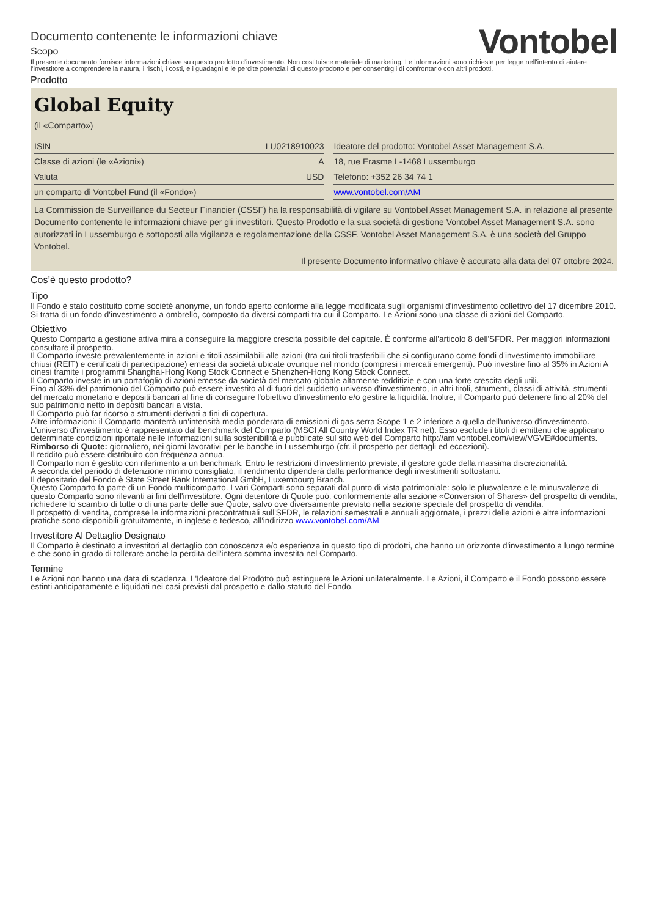Documento contenente le informazioni chiave
Scopo
Vontobel
Il presente documento fornisce informazioni chiave su questo prodotto d'investimento. Non costituisce materiale di marketing. Le informazioni sono richieste per legge nell'intento di aiutare l'investitore a comprendere la natura, i rischi, i costi, e i guadagni e le perdite potenziali di questo prodotto e per consentirgli di confrontarlo con altri prodotti.
Prodotto
Global Equity
(il «Comparto»)
| ISIN | LU0218910023 |
| Classe di azioni (le «Azioni») | A |
| Valuta | USD |
| un comparto di Vontobel Fund (il «Fondo») | |
| Ideatore del prodotto: Vontobel Asset Management S.A. |
| 18, rue Erasme L-1468 Lussemburgo |
| Telefono: +352 26 34 74 1 |
| www.vontobel.com/AM |
La Commission de Surveillance du Secteur Financier (CSSF) ha la responsabilità di vigilare su Vontobel Asset Management S.A. in relazione al presente Documento contenente le informazioni chiave per gli investitori. Questo Prodotto e la sua società di gestione Vontobel Asset Management S.A. sono autorizzati in Lussemburgo e sottoposti alla vigilanza e regolamentazione della CSSF. Vontobel Asset Management S.A. è una società del Gruppo Vontobel.
Il presente Documento informativo chiave è accurato alla data del 07 ottobre 2024.
Cos’è questo prodotto?
Tipo
Il Fondo è stato costituito come société anonyme, un fondo aperto conforme alla legge modificata sugli organismi d'investimento collettivo del 17 dicembre 2010. Si tratta di un fondo d'investimento a ombrello, composto da diversi comparti tra cui il Comparto. Le Azioni sono una classe di azioni del Comparto.
Obiettivo
Questo Comparto a gestione attiva mira a conseguire la maggiore crescita possibile del capitale. È conforme all'articolo 8 dell'SFDR. Per maggiori informazioni consultare il prospetto.
Il Comparto investe prevalentemente in azioni e titoli assimilabili alle azioni (tra cui titoli trasferibili che si configurano come fondi d'investimento immobiliare chiusi (REIT) e certificati di partecipazione) emessi da società ubicate ovunque nel mondo (compresi i mercati emergenti). Può investire fino al 35% in Azioni A cinesi tramite i programmi Shanghai-Hong Kong Stock Connect e Shenzhen-Hong Kong Stock Connect.
Il Comparto investe in un portafoglio di azioni emesse da società del mercato globale altamente redditizie e con una forte crescita degli utili.
Fino al 33% del patrimonio del Comparto può essere investito al di fuori del suddetto universo d'investimento, in altri titoli, strumenti, classi di attività, strumenti del mercato monetario e depositi bancari al fine di conseguire l'obiettivo d'investimento e/o gestire la liquidità. Inoltre, il Comparto può detenere fino al 20% del suo patrimonio netto in depositi bancari a vista.
Il Comparto può far ricorso a strumenti derivati a fini di copertura.
Altre informazioni: il Comparto manterrà un'intensità media ponderata di emissioni di gas serra Scope 1 e 2 inferiore a quella dell'universo d'investimento. L'universo d'investimento è rappresentato dal benchmark del Comparto (MSCI All Country World Index TR net). Esso esclude i titoli di emittenti che applicano determinate condizioni riportate nelle informazioni sulla sostenibilità e pubblicate sul sito web del Comparto http://am.vontobel.com/view/VGVE#documents.
Rimborso di Quote: giornaliero, nei giorni lavorativi per le banche in Lussemburgo (cfr. il prospetto per dettagli ed eccezioni).
Il reddito può essere distribuito con frequenza annua.
Il Comparto non è gestito con riferimento a un benchmark. Entro le restrizioni d'investimento previste, il gestore gode della massima discrezionalità.
A seconda del periodo di detenzione minimo consigliato, il rendimento dipenderà dalla performance degli investimenti sottostanti.
Il depositario del Fondo è State Street Bank International GmbH, Luxembourg Branch.
Questo Comparto fa parte di un Fondo multicomparto. I vari Comparti sono separati dal punto di vista patrimoniale: solo le plusvalenze e le minusvalenze di questo Comparto sono rilevanti ai fini dell'investitore. Ogni detentore di Quote può, conformemente alla sezione «Conversion of Shares» del prospetto di vendita, richiedere lo scambio di tutte o di una parte delle sue Quote, salvo ove diversamente previsto nella sezione speciale del prospetto di vendita.
Il prospetto di vendita, comprese le informazioni precontrattuali sull'SFDR, le relazioni semestrali e annuali aggiornate, i prezzi delle azioni e altre informazioni pratiche sono disponibili gratuitamente, in inglese e tedesco, all'indirizzo www.vontobel.com/AM
Investitore Al Dettaglio Designato
Il Comparto è destinato a investitori al dettaglio con conoscenza e/o esperienza in questo tipo di prodotti, che hanno un orizzonte d'investimento a lungo termine e che sono in grado di tollerare anche la perdita dell'intera somma investita nel Comparto.
Termine
Le Azioni non hanno una data di scadenza. L'Ideatore del Prodotto può estinguere le Azioni unilateralmente. Le Azioni, il Comparto e il Fondo possono essere estinti anticipatamente e liquidati nei casi previsti dal prospetto e dallo statuto del Fondo.